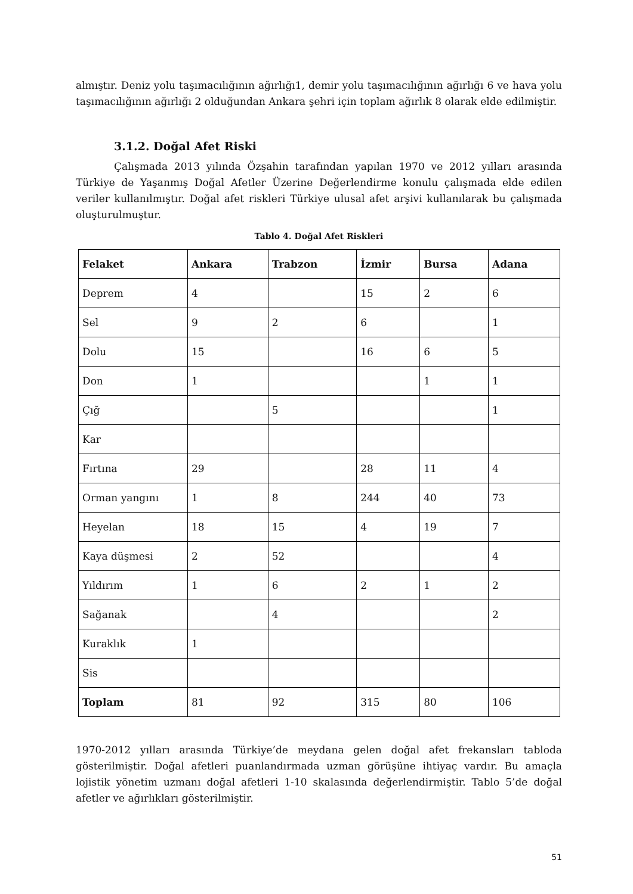almıştır. Deniz yolu taşımacılığının ağırlığı1, demir yolu taşımacılığının ağırlığı 6 ve hava yolu taşımacılığının ağırlığı 2 olduğundan Ankara şehri için toplam ağırlık 8 olarak elde edilmiştir.
3.1.2. Doğal Afet Riski
Çalışmada 2013 yılında Özşahin tarafından yapılan 1970 ve 2012 yılları arasında Türkiye de Yaşanmış Doğal Afetler Üzerine Değerlendirme konulu çalışmada elde edilen veriler kullanılmıştır. Doğal afet riskleri Türkiye ulusal afet arşivi kullanılarak bu çalışmada oluşturulmuştur.
Tablo 4. Doğal Afet Riskleri
| Felaket | Ankara | Trabzon | İzmir | Bursa | Adana |
| --- | --- | --- | --- | --- | --- |
| Deprem | 4 | | 15 | 2 | 6 |
| Sel | 9 | 2 | 6 | | 1 |
| Dolu | 15 | | 16 | 6 | 5 |
| Don | 1 | | | 1 | 1 |
| Çığ | | 5 | | | 1 |
| Kar | | | | | |
| Fırtına | 29 | | 28 | 11 | 4 |
| Orman yangını | 1 | 8 | 244 | 40 | 73 |
| Heyelan | 18 | 15 | 4 | 19 | 7 |
| Kaya düşmesi | 2 | 52 | | | 4 |
| Yıldırım | 1 | 6 | 2 | 1 | 2 |
| Sağanak | | 4 | | | 2 |
| Kuraklık | 1 | | | | |
| Sis | | | | | |
| Toplam | 81 | 92 | 315 | 80 | 106 |
1970-2012 yılları arasında Türkiye’de meydana gelen doğal afet frekansları tabloda gösterilmiştir. Doğal afetleri puanlandırmada uzman görüşüne ihtiyaç vardır. Bu amaçla lojistik yönetim uzmanı doğal afetleri 1-10 skalasında değerlendirmiştir. Tablo 5’de doğal afetler ve ağırlıkları gösterilmiştir.
51